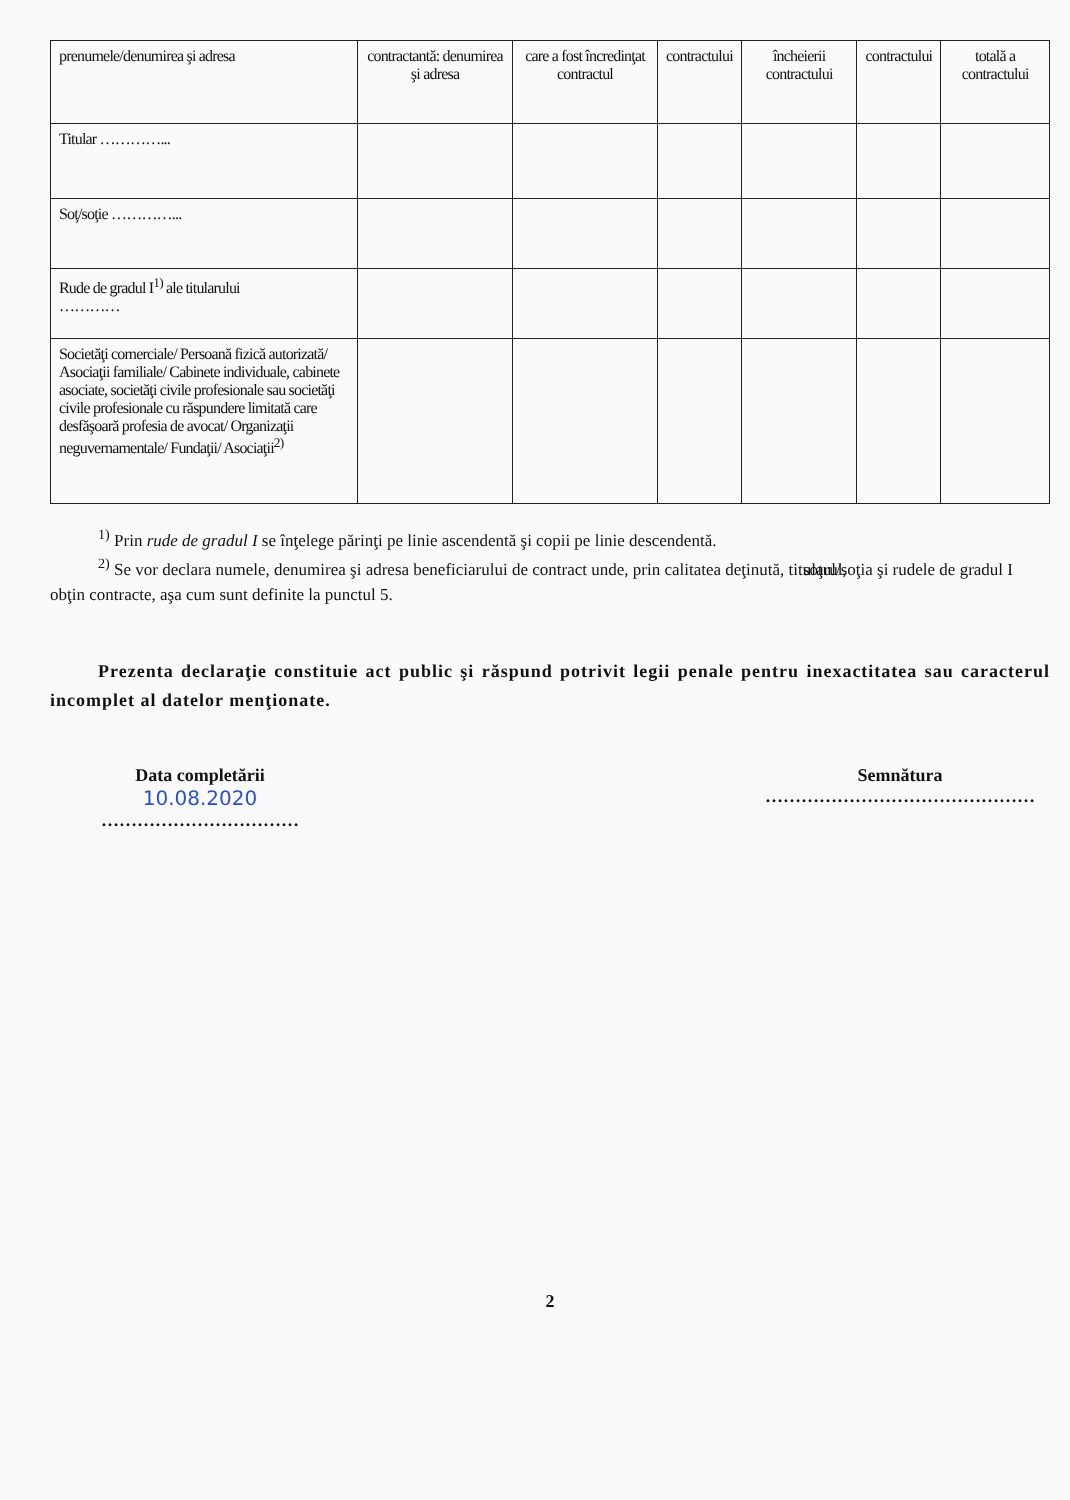| prenumele/denumirea şi adresa | contractantă: denumirea şi adresa | care a fost încredinţat contractul | contractului | încheierii contractului | contractului | totală a contractului |
| --- | --- | --- | --- | --- | --- | --- |
| Titular …………... | | | | | | |
| Soţ/soţie …………... | | | | | | |
| Rude de gradul I<sup>1)</sup> ale titularului ………… | | | | | | |
| Societăţi comerciale/ Persoană fizică autorizată/ Asociaţii familiale/ Cabinete individuale, cabinete asociate, societăţi civile profesionale sau societăţi civile profesionale cu răspundere limitată care desfăşoară profesia de avocat/ Organizaţii neguvernamentale/ Fundaţii/ Asociaţii<sup>2)</sup> | | | | | | |
<sup>1)</sup> Prin rude de gradul I se înţelege părinţi pe linie ascendentă şi copii pe linie descendentă.
<sup>2)</sup> Se vor declara numele, denumirea şi adresa beneficiarului de contract unde, prin calitatea deţinută, titularul, soţul/soţia şi rudele de gradul I obţin contracte, aşa cum sunt definite la punctul 5.
Prezenta declaraţie constituie act public şi răspund potrivit legii penale pentru inexactitatea sau caracterul incomplet al datelor menţionate.
Data completării
10.08.2020
……………………………
Semnătura
………………………………………
2